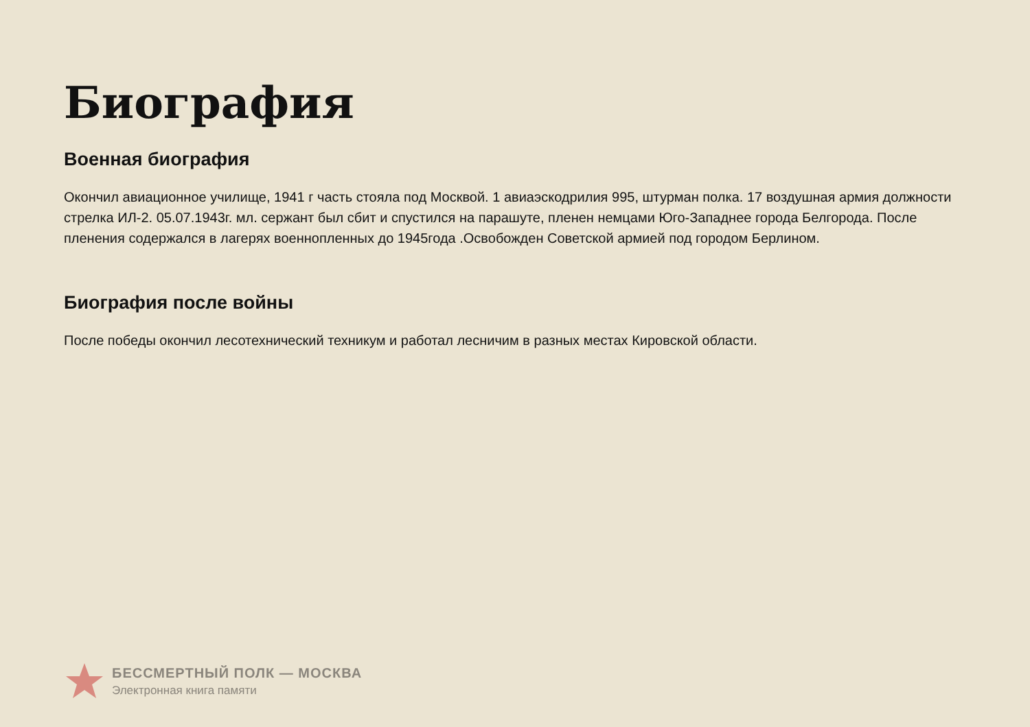Биография
Военная биография
Окончил авиационное училище, 1941 г часть стояла под Москвой. 1 авиаэскодрилия 995, штурман полка. 17 воздушная армия должности стрелка ИЛ-2. 05.07.1943г. мл. сержант был сбит и спустился на парашуте, пленен немцами Юго-Западнее города Белгорода. После пленения содержался в лагерях военнопленных до 1945года .Освобожден Советской армией под городом Берлином.
Биография после войны
После победы окончил лесотехнический техникум и работал лесничим в разных местах Кировской области.
БЕССМЕРТНЫЙ ПОЛК — МОСКВА
Электронная книга памяти